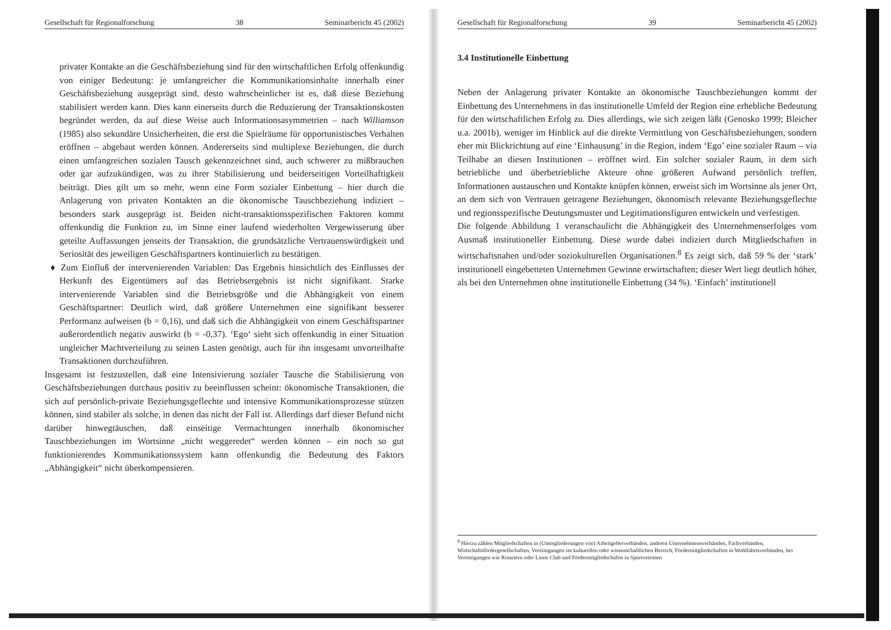Gesellschaft für Regionalforschung 38 Seminarbericht 45 (2002)
privater Kontakte an die Geschäftsbeziehung sind für den wirtschaftlichen Erfolg offenkundig von einiger Bedeutung: je umfangreicher die Kommunikationsinhalte innerhalb einer Geschäftsbeziehung ausgeprägt sind, desto wahrscheinlicher ist es, daß diese Beziehung stabilisiert werden kann. Dies kann einerseits durch die Reduzierung der Transaktionskosten begründet werden, da auf diese Weise auch Informationsasymmetrien – nach Williamson (1985) also sekundäre Unsicherheiten, die erst die Spielräume für opportunistisches Verhalten eröffnen – abgebaut werden können. Andererseits sind multiplexe Beziehungen, die durch einen umfangreichen sozialen Tausch gekennzeichnet sind, auch schwerer zu mißbrauchen oder gar aufzukündigen, was zu ihrer Stabilisierung und beiderseitigen Vorteilhaftigkeit beiträgt. Dies gilt um so mehr, wenn eine Form sozialer Einbettung – hier durch die Anlagerung von privaten Kontakten an die ökonomische Tauschbeziehung indiziert – besonders stark ausgeprägt ist. Beiden nicht-transaktionsspezifischen Faktoren kommt offenkundig die Funktion zu, im Sinne einer laufend wiederholten Vergewisserung über geteilte Auffassungen jenseits der Transaktion, die grundsätzliche Vertrauenswürdigkeit und Seriosität des jeweiligen Geschäftspartners kontinuierlich zu bestätigen.
♦ Zum Einfluß der intervenierenden Variablen: Das Ergebnis hinsichtlich des Einflusses der Herkunft des Eigentümers auf das Betriebsergebnis ist nicht signifikant. Starke intervenierende Variablen sind die Betriebsgröße und die Abhängigkeit von einem Geschäftspartner: Deutlich wird, daß größere Unternehmen eine signifikant besserer Performanz aufweisen (b = 0,16), und daß sich die Abhängigkeit von einem Geschäftspartner außerordentlich negativ auswirkt (b = -0,37). ‘Ego‘ sieht sich offenkundig in einer Situation ungleicher Machtverteilung zu seinen Lasten genötigt, auch für ihn insgesamt unvorteilhafte Transaktionen durchzuführen.
Insgesamt ist festzustellen, daß eine Intensivierung sozialer Tausche die Stabilisierung von Geschäftsbeziehungen durchaus positiv zu beeinflussen scheint: ökonomische Transaktionen, die sich auf persönlich-private Beziehungsgeflechte und intensive Kommunikationsprozesse stützen können, sind stabiler als solche, in denen das nicht der Fall ist. Allerdings darf dieser Befund nicht darüber hinwegtäuschen, daß einseitige Vermachtungen innerhalb ökonomischer Tauschbeziehungen im Wortsinne „nicht weggeredet“ werden können – ein noch so gut funktionierendes Kommunikationssystem kann offenkundig die Bedeutung des Faktors „Abhängigkeit“ nicht überkompensieren.
Gesellschaft für Regionalforschung 39 Seminarbericht 45 (2002)
3.4 Institutionelle Einbettung
Neben der Anlagerung privater Kontakte an ökonomische Tauschbeziehungen kommt der Einbettung des Unternehmens in das institutionelle Umfeld der Region eine erhebliche Bedeutung für den wirtschaftlichen Erfolg zu. Dies allerdings, wie sich zeigen läßt (Genosko 1999; Bleicher u.a. 2001b), weniger im Hinblick auf die direkte Vermittlung von Geschäftsbeziehungen, sondern eher mit Blickrichtung auf eine ‘Einhausung’ in die Region, indem ‘Ego’ eine sozialer Raum – via Teilhabe an diesen Institutionen – eröffnet wird. Ein solcher sozialer Raum, in dem sich betriebliche und überbetriebliche Akteure ohne größeren Aufwand persönlich treffen, Informationen austauschen und Kontakte knüpfen können, erweist sich im Wortsinne als jener Ort, an dem sich von Vertrauen getragene Beziehungen, ökonomisch relevante Beziehungsgeflechte und regionsspezifische Deutungsmuster und Legitimationsfiguren entwickeln und verfestigen.
Die folgende Abbildung 1 veranschaulicht die Abhängigkeit des Unternehmenserfolges vom Ausmaß institutioneller Einbettung. Diese wurde dabei indiziert durch Mitgliedschaften in wirtschaftsnahen und/oder soziokulturellen Organisationen.<sup>8</sup> Es zeigt sich, daß 59 % der ‘stark’ institutionell eingebetteten Unternehmen Gewinne erwirtschaften; dieser Wert liegt deutlich höher, als bei den Unternehmen ohne institutionelle Einbettung (34 %). ‘Einfach’ institutionell
<sup>8</sup> Hierzu zählen Mitgliedschaften in (Untergliederungen von) Arbeitgeberverbänden, anderen Unternehmensverbänden, Fachverbänden, Wirtschaftsfördergesellschaften, Vereinigungen im kulturellen oder wissenschaftlichen Bereich, Fördermitgliedschaften in Wohlfahrtsverbänden, bei Vereinigungen wie Rotariern oder Lions Club und Fördermitgliedschafen in Sportvereinen